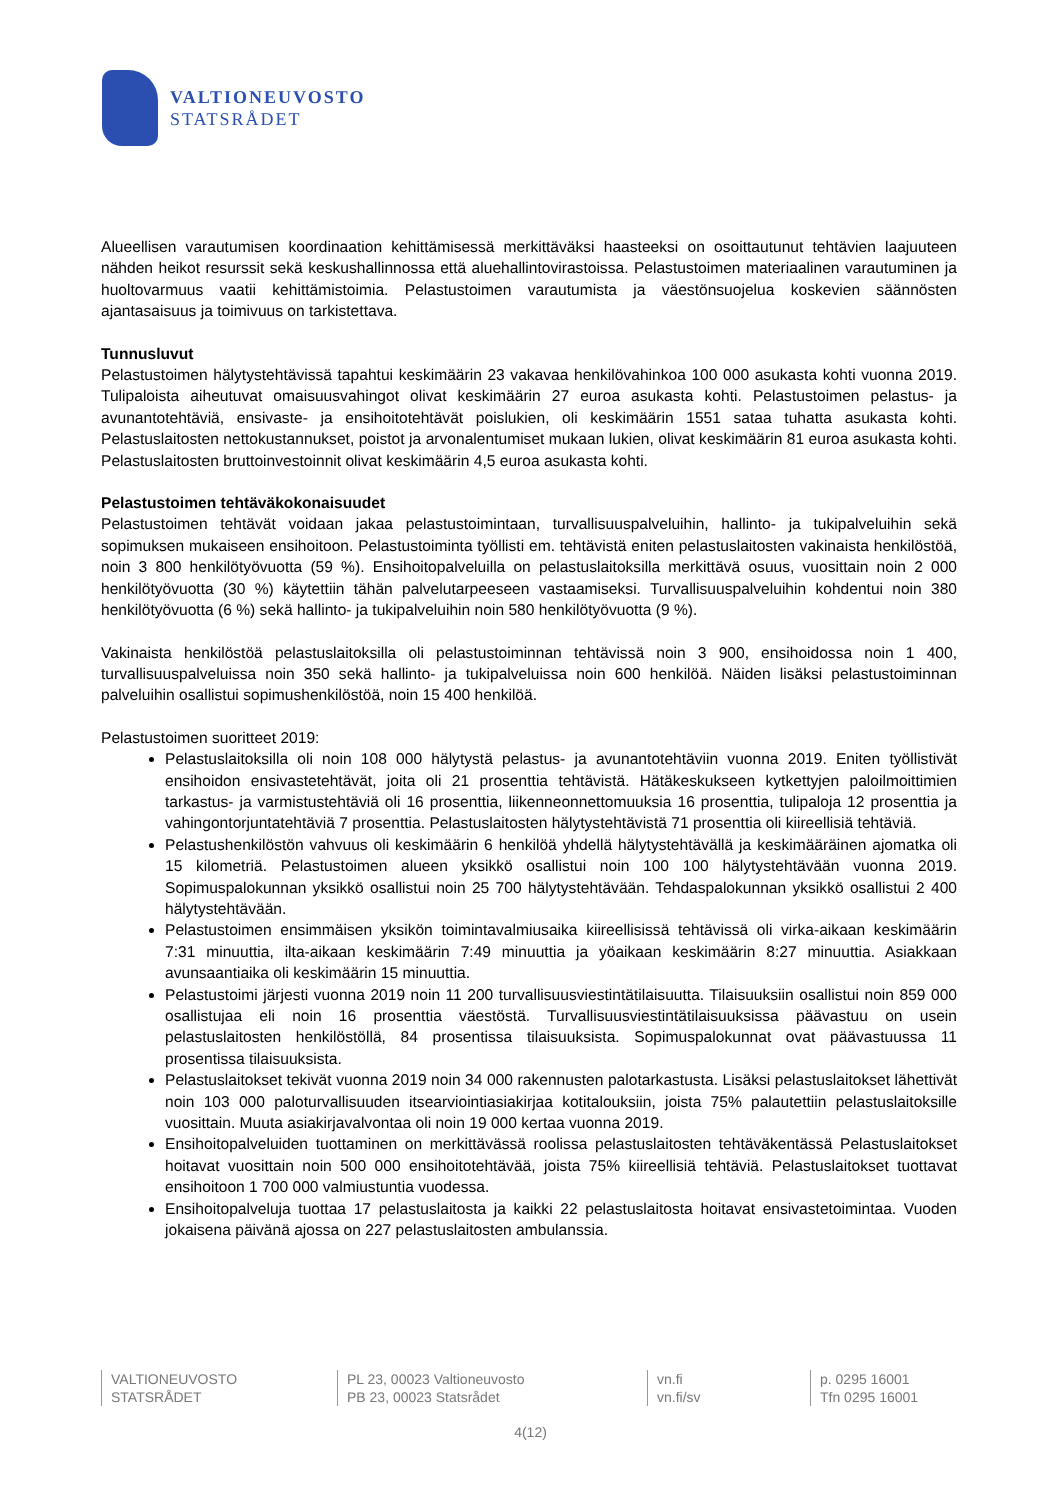VALTIONEUVOSTO
STATSRÅDET
Alueellisen varautumisen koordinaation kehittämisessä merkittäväksi haasteeksi on osoittautunut tehtävien laajuuteen nähden heikot resurssit sekä keskushallinnossa että aluehallintovirastoissa. Pelastustoimen materiaalinen varautuminen ja huoltovarmuus vaatii kehittämistoimia. Pelastustoimen varautumista ja väestönsuojelua koskevien säännösten ajantasaisuus ja toimivuus on tarkistettava.
Tunnusluvut
Pelastustoimen hälytystehtävissä tapahtui keskimäärin 23 vakavaa henkilövahinkoa 100 000 asukasta kohti vuonna 2019. Tulipaloista aiheutuvat omaisuusvahingot olivat keskimäärin 27 euroa asukasta kohti. Pelastustoimen pelastus- ja avunantotehtäviä, ensivaste- ja ensihoitotehtävät poislukien, oli keskimäärin 1551 sataa tuhatta asukasta kohti. Pelastuslaitosten nettokustannukset, poistot ja arvonalentumiset mukaan lukien, olivat keskimäärin 81 euroa asukasta kohti. Pelastuslaitosten bruttoinvestoinnit olivat keskimäärin 4,5 euroa asukasta kohti.
Pelastustoimen tehtäväkokonaisuudet
Pelastustoimen tehtävät voidaan jakaa pelastustoimintaan, turvallisuuspalveluihin, hallinto- ja tukipalveluihin sekä sopimuksen mukaiseen ensihoitoon. Pelastustoiminta työllisti em. tehtävistä eniten pelastuslaitosten vakinaista henkilöstöä, noin 3 800 henkilötyövuotta (59 %). Ensihoitopalveluilla on pelastuslaitoksilla merkittävä osuus, vuosittain noin 2 000 henkilötyövuotta (30 %) käytettiin tähän palvelutarpeeseen vastaamiseksi. Turvallisuuspalveluihin kohdentui noin 380 henkilötyövuotta (6 %) sekä hallinto- ja tukipalveluihin noin 580 henkilötyövuotta (9 %).
Vakinaista henkilöstöä pelastuslaitoksilla oli pelastustoiminnan tehtävissä noin 3 900, ensihoidossa noin 1 400, turvallisuuspalveluissa noin 350 sekä hallinto- ja tukipalveluissa noin 600 henkilöä. Näiden lisäksi pelastustoiminnan palveluihin osallistui sopimushenkilöstöä, noin 15 400 henkilöä.
Pelastustoimen suoritteet 2019:
Pelastuslaitoksilla oli noin 108 000 hälytystä pelastus- ja avunantotehtäviin vuonna 2019. Eniten työllistivät ensihoidon ensivastetehtävät, joita oli 21 prosenttia tehtävistä. Hätäkeskukseen kytkettyjen paloilmoittimien tarkastus- ja varmistustehtäviä oli 16 prosenttia, liikenneonnettomuuksia 16 prosenttia, tulipaloja 12 prosenttia ja vahingontorjuntatehtäviä 7 prosenttia. Pelastuslaitosten hälytystehtävistä 71 prosenttia oli kiireellisiä tehtäviä.
Pelastushenkilöstön vahvuus oli keskimäärin 6 henkilöä yhdellä hälytystehtävällä ja keskimääräinen ajomatka oli 15 kilometriä. Pelastustoimen alueen yksikkö osallistui noin 100 100 hälytystehtävään vuonna 2019. Sopimuspalokunnan yksikkö osallistui noin 25 700 hälytystehtävään. Tehdaspalokunnan yksikkö osallistui 2 400 hälytystehtävään.
Pelastustoimen ensimmäisen yksikön toimintavalmiusaika kiireellisissä tehtävissä oli virka-aikaan keskimäärin 7:31 minuuttia, ilta-aikaan keskimäärin 7:49 minuuttia ja yöaikaan keskimäärin 8:27 minuuttia. Asiakkaan avunsaantiaika oli keskimäärin 15 minuuttia.
Pelastustoimi järjesti vuonna 2019 noin 11 200 turvallisuusviestintätilaisuutta. Tilaisuuksiin osallistui noin 859 000 osallistujaa eli noin 16 prosenttia väestöstä. Turvallisuusviestintätilaisuuksissa päävastuu on usein pelastuslaitosten henkilöstöllä, 84 prosentissa tilaisuuksista. Sopimuspalokunnat ovat päävastuussa 11 prosentissa tilaisuuksista.
Pelastuslaitokset tekivät vuonna 2019 noin 34 000 rakennusten palotarkastusta. Lisäksi pelastuslaitokset lähettivät noin 103 000 paloturvallisuuden itsearviointiasiakirjaa kotitalouksiin, joista 75% palautettiin pelastuslaitoksille vuosittain. Muuta asiakirjavalvontaa oli noin 19 000 kertaa vuonna 2019.
Ensihoitopalveluiden tuottaminen on merkittävässä roolissa pelastuslaitosten tehtäväkentässä Pelastuslaitokset hoitavat vuosittain noin 500 000 ensihoitotehtävää, joista 75% kiireellisiä tehtäviä. Pelastuslaitokset tuottavat ensihoitoon 1 700 000 valmiustuntia vuodessa.
Ensihoitopalveluja tuottaa 17 pelastuslaitosta ja kaikki 22 pelastuslaitosta hoitavat ensivastetoimintaa. Vuoden jokaisena päivänä ajossa on 227 pelastuslaitosten ambulanssia.
VALTIONEUVOSTO
STATSRÅDET
PL 23, 00023 Valtioneuvosto
PB 23, 00023 Statsrådet
vn.fi
vn.fi/sv
p. 0295 16001
Tfn 0295 16001
4(12)